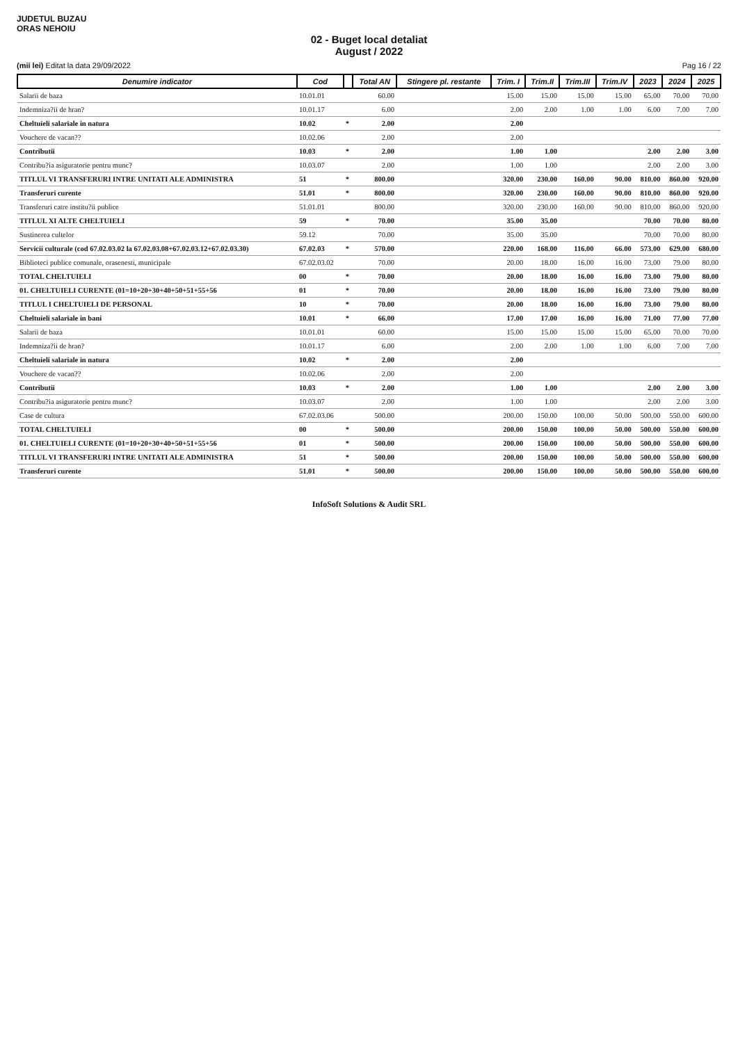JUDETUL BUZAU
ORAS NEHOIU
02 - Buget local detaliat
August / 2022
(mii lei) Editat la data 29/09/2022 Pag 16 / 22
| Denumire indicator | Cod | | Total AN | Stingere pl. restante | Trim. I | Trim.II | Trim.III | Trim.IV | 2023 | 2024 | 2025 |
| --- | --- | --- | --- | --- | --- | --- | --- | --- | --- | --- | --- |
| Salarii de baza | 10.01.01 | | 60.00 | | 15.00 | 15.00 | 15.00 | 15.00 | 65.00 | 70.00 | 70.00 |
| Indemniza?ii de hran? | 10.01.17 | | 6.00 | | 2.00 | 2.00 | 1.00 | 1.00 | 6.00 | 7.00 | 7.00 |
| Cheltuieli salariale in natura | 10.02 | * | 2.00 | | 2.00 | | | | | | |
| Vouchere de vacan?? | 10.02.06 | | 2.00 | | 2.00 | | | | | | |
| Contributii | 10.03 | * | 2.00 | | 1.00 | 1.00 | | | 2.00 | 2.00 | 3.00 |
| Contribu?ia asiguratorie pentru munc? | 10.03.07 | | 2.00 | | 1.00 | 1.00 | | | 2.00 | 2.00 | 3.00 |
| TITLUL VI TRANSFERURI INTRE UNITATI ALE ADMINISTRA | 51 | * | 800.00 | | 320.00 | 230.00 | 160.00 | 90.00 | 810.00 | 860.00 | 920.00 |
| Transferuri curente | 51.01 | * | 800.00 | | 320.00 | 230.00 | 160.00 | 90.00 | 810.00 | 860.00 | 920.00 |
| Transferuri catre institu?ii publice | 51.01.01 | | 800.00 | | 320.00 | 230.00 | 160.00 | 90.00 | 810.00 | 860.00 | 920.00 |
| TITLUL XI ALTE CHELTUIELI | 59 | * | 70.00 | | 35.00 | 35.00 | | | 70.00 | 70.00 | 80.00 |
| Sustinerea cultelor | 59.12 | | 70.00 | | 35.00 | 35.00 | | | 70.00 | 70.00 | 80.00 |
| Servicii culturale (cod 67.02.03.02 la 67.02.03.08+67.02.03.12+67.02.03.30) | 67.02.03 | * | 570.00 | | 220.00 | 168.00 | 116.00 | 66.00 | 573.00 | 629.00 | 680.00 |
| Biblioteci publice comunale, orasenesti, municipale | 67.02.03.02 | | 70.00 | | 20.00 | 18.00 | 16.00 | 16.00 | 73.00 | 79.00 | 80.00 |
| TOTAL CHELTUIELI | 00 | * | 70.00 | | 20.00 | 18.00 | 16.00 | 16.00 | 73.00 | 79.00 | 80.00 |
| 01. CHELTUIELI CURENTE (01=10+20+30+40+50+51+55+56 | 01 | * | 70.00 | | 20.00 | 18.00 | 16.00 | 16.00 | 73.00 | 79.00 | 80.00 |
| TITLUL I CHELTUIELI DE PERSONAL | 10 | * | 70.00 | | 20.00 | 18.00 | 16.00 | 16.00 | 73.00 | 79.00 | 80.00 |
| Cheltuieli salariale in bani | 10.01 | * | 66.00 | | 17.00 | 17.00 | 16.00 | 16.00 | 71.00 | 77.00 | 77.00 |
| Salarii de baza | 10.01.01 | | 60.00 | | 15.00 | 15.00 | 15.00 | 15.00 | 65.00 | 70.00 | 70.00 |
| Indemniza?ii de hran? | 10.01.17 | | 6.00 | | 2.00 | 2.00 | 1.00 | 1.00 | 6.00 | 7.00 | 7.00 |
| Cheltuieli salariale in natura | 10.02 | * | 2.00 | | 2.00 | | | | | | |
| Vouchere de vacan?? | 10.02.06 | | 2.00 | | 2.00 | | | | | | |
| Contributii | 10.03 | * | 2.00 | | 1.00 | 1.00 | | | 2.00 | 2.00 | 3.00 |
| Contribu?ia asiguratorie pentru munc? | 10.03.07 | | 2.00 | | 1.00 | 1.00 | | | 2.00 | 2.00 | 3.00 |
| Case de cultura | 67.02.03.06 | | 500.00 | | 200.00 | 150.00 | 100.00 | 50.00 | 500.00 | 550.00 | 600.00 |
| TOTAL CHELTUIELI | 00 | * | 500.00 | | 200.00 | 150.00 | 100.00 | 50.00 | 500.00 | 550.00 | 600.00 |
| 01. CHELTUIELI CURENTE (01=10+20+30+40+50+51+55+56 | 01 | * | 500.00 | | 200.00 | 150.00 | 100.00 | 50.00 | 500.00 | 550.00 | 600.00 |
| TITLUL VI TRANSFERURI INTRE UNITATI ALE ADMINISTRA | 51 | * | 500.00 | | 200.00 | 150.00 | 100.00 | 50.00 | 500.00 | 550.00 | 600.00 |
| Transferuri curente | 51.01 | * | 500.00 | | 200.00 | 150.00 | 100.00 | 50.00 | 500.00 | 550.00 | 600.00 |
InfoSoft Solutions & Audit SRL